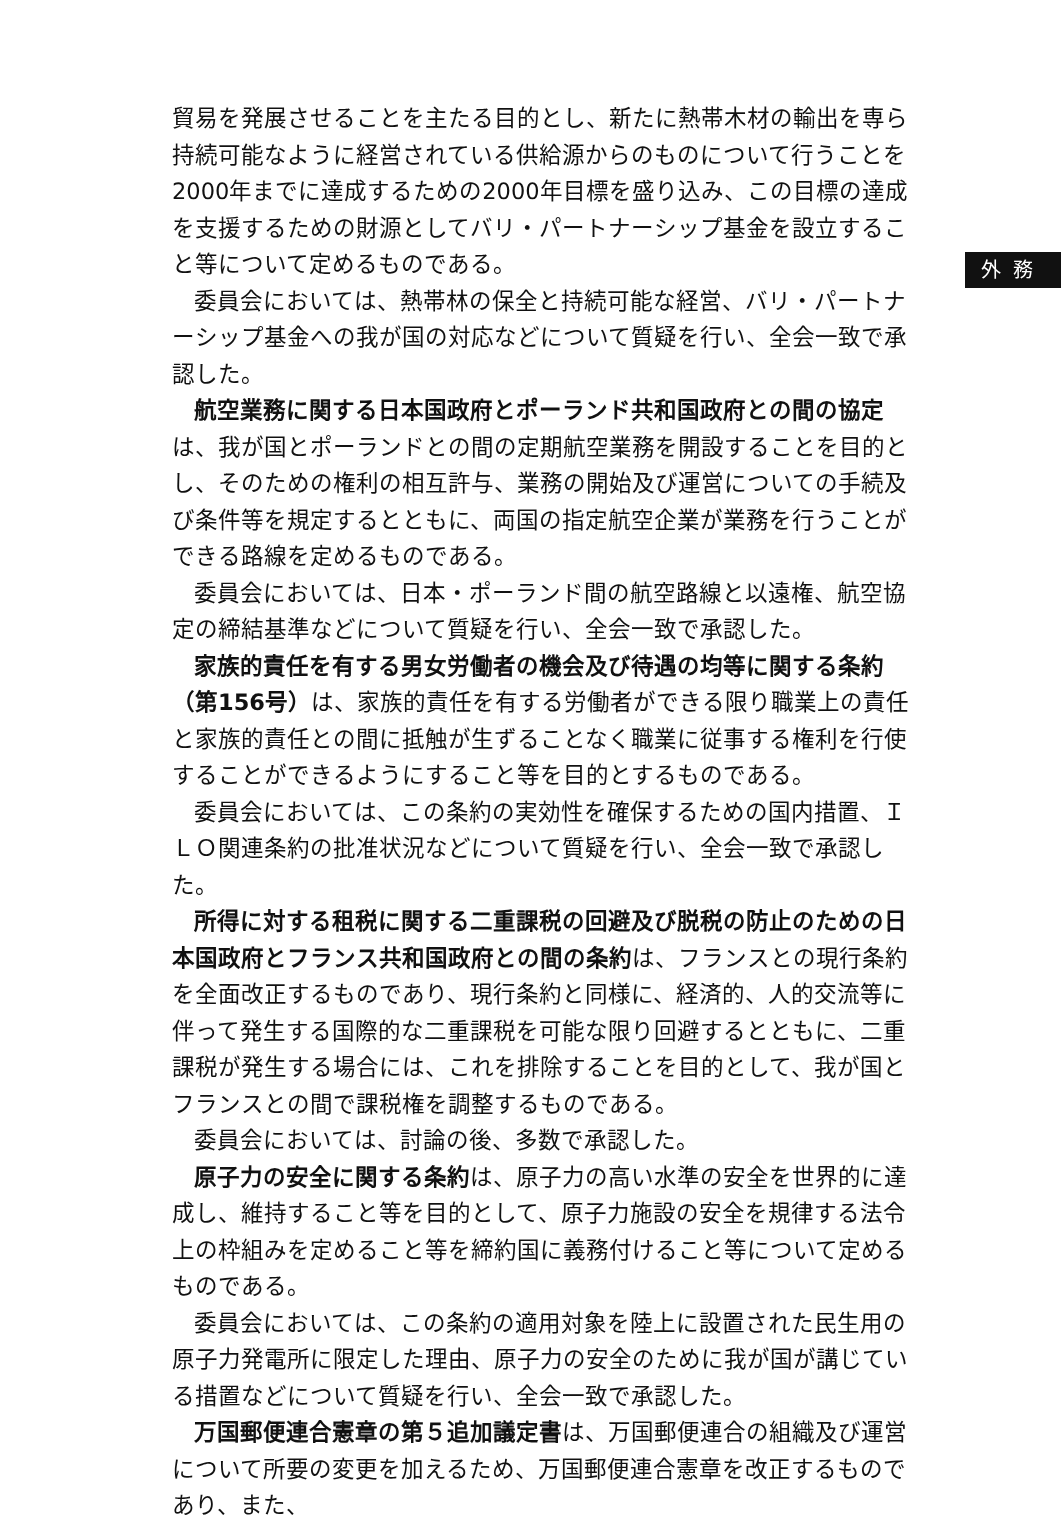外務
貿易を発展させることを主たる目的とし、新たに熱帯木材の輸出を専ら持続可能なように経営されている供給源からのものについて行うことを2000年までに達成するための2000年目標を盛り込み、この目標の達成を支援するための財源としてバリ・パートナーシップ基金を設立すること等について定めるものである。
委員会においては、熱帯林の保全と持続可能な経営、バリ・パートナーシップ基金への我が国の対応などについて質疑を行い、全会一致で承認した。
航空業務に関する日本国政府とポーランド共和国政府との間の協定は、我が国とポーランドとの間の定期航空業務を開設することを目的とし、そのための権利の相互許与、業務の開始及び運営についての手続及び条件等を規定するとともに、両国の指定航空企業が業務を行うことができる路線を定めるものである。
委員会においては、日本・ポーランド間の航空路線と以遠権、航空協定の締結基準などについて質疑を行い、全会一致で承認した。
家族的責任を有する男女労働者の機会及び待遇の均等に関する条約（第156号）は、家族的責任を有する労働者ができる限り職業上の責任と家族的責任との間に抵触が生ずることなく職業に従事する権利を行使することができるようにすること等を目的とするものである。
委員会においては、この条約の実効性を確保するための国内措置、ＩＬＯ関連条約の批准状況などについて質疑を行い、全会一致で承認した。
所得に対する租税に関する二重課税の回避及び脱税の防止のための日本国政府とフランス共和国政府との間の条約は、フランスとの現行条約を全面改正するものであり、現行条約と同様に、経済的、人的交流等に伴って発生する国際的な二重課税を可能な限り回避するとともに、二重課税が発生する場合には、これを排除することを目的として、我が国とフランスとの間で課税権を調整するものである。
委員会においては、討論の後、多数で承認した。
原子力の安全に関する条約は、原子力の高い水準の安全を世界的に達成し、維持すること等を目的として、原子力施設の安全を規律する法令上の枠組みを定めること等を締約国に義務付けること等について定めるものである。
委員会においては、この条約の適用対象を陸上に設置された民生用の原子力発電所に限定した理由、原子力の安全のために我が国が講じている措置などについて質疑を行い、全会一致で承認した。
万国郵便連合憲章の第５追加議定書は、万国郵便連合の組織及び運営について所要の変更を加えるため、万国郵便連合憲章を改正するものであり、また、